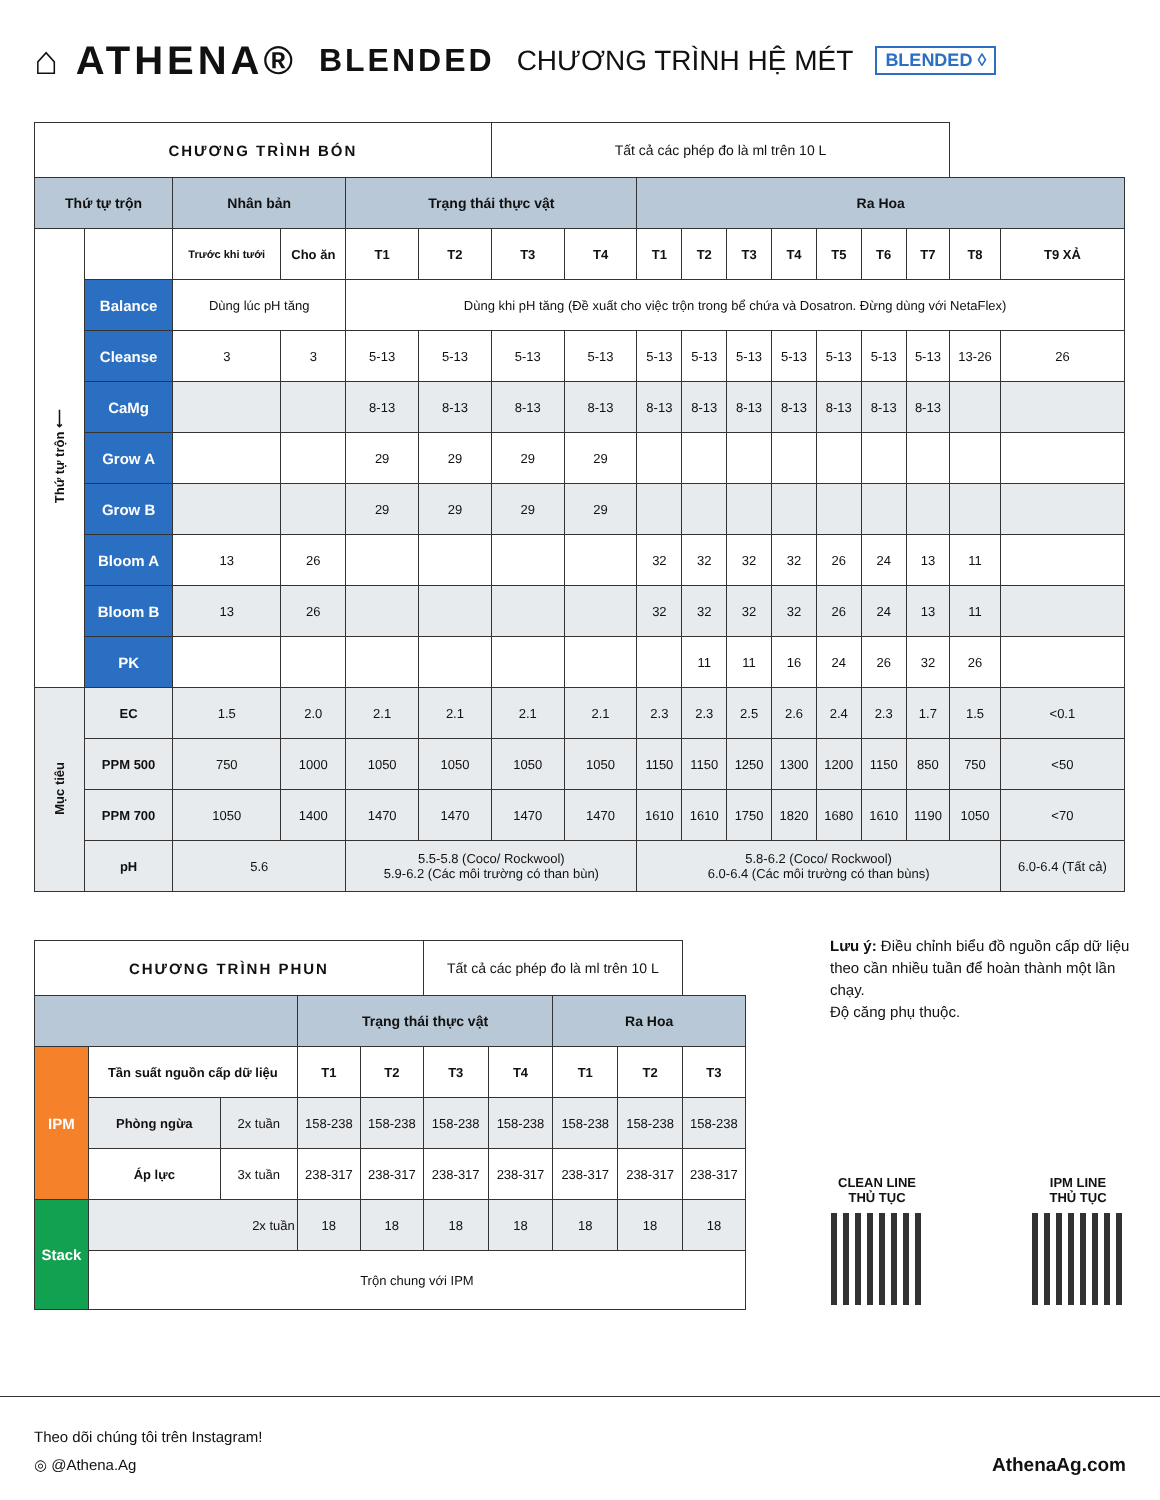⌂ ATHENA® BLENDED CHƯƠNG TRÌNH HỆ MÉT BLENDED ◊
| CHƯƠNG TRÌNH BÓN | | | | | | Tất cả các phép đo là ml trên 10 L | | | | | | | | | | |
| Thứ tự trộn | | Nhân bản | | Trạng thái thực vật | | | | Ra Hoa | | | | | | | | |
| Thứ tự trộn ⟵ | | Trước khi tưới | Cho ăn | T1 | T2 | T3 | T4 | T1 | T2 | T3 | T4 | T5 | T6 | T7 | T8 | T9 XẢ |
| | Balance | Dùng lúc pH tăng | | Dùng khi pH tăng (Đề xuất cho việc trộn trong bể chứa và Dosatron. Đừng dùng với NetaFlex) | | | | | | | | | | | | |
| | Cleanse | 3 | 3 | 5-13 | 5-13 | 5-13 | 5-13 | 5-13 | 5-13 | 5-13 | 5-13 | 5-13 | 5-13 | 5-13 | 13-26 | 26 |
| | CaMg | | | 8-13 | 8-13 | 8-13 | 8-13 | 8-13 | 8-13 | 8-13 | 8-13 | 8-13 | 8-13 | 8-13 | | |
| | Grow A | | | 29 | 29 | 29 | 29 | | | | | | | | | |
| | Grow B | | | 29 | 29 | 29 | 29 | | | | | | | | | |
| | Bloom A | 13 | 26 | | | | | 32 | 32 | 32 | 32 | 26 | 24 | 13 | 11 | |
| | Bloom B | 13 | 26 | | | | | 32 | 32 | 32 | 32 | 26 | 24 | 13 | 11 | |
| | PK | | | | | | | | 11 | 11 | 16 | 24 | 26 | 32 | 26 | |
| Mục tiêu | EC | 1.5 | 2.0 | 2.1 | 2.1 | 2.1 | 2.1 | 2.3 | 2.3 | 2.5 | 2.6 | 2.4 | 2.3 | 1.7 | 1.5 | <0.1 |
| | PPM 500 | 750 | 1000 | 1050 | 1050 | 1050 | 1050 | 1150 | 1150 | 1250 | 1300 | 1200 | 1150 | 850 | 750 | <50 |
| | PPM 700 | 1050 | 1400 | 1470 | 1470 | 1470 | 1470 | 1610 | 1610 | 1750 | 1820 | 1680 | 1610 | 1190 | 1050 | <70 |
| | pH | 5.6 | | 5.5-5.8 (Coco/ Rockwool) 5.9-6.2 (Các môi trường có than bùn) | | | | 5.8-6.2 (Coco/ Rockwool) 6.0-6.4 (Các môi trường có than bùns) | | | | | | | | 6.0-6.4 (Tất cả) |
| CHƯƠNG TRÌNH PHUN | | | | | Tất cả các phép đo là ml trên 10 L | | | | |
| | | | Trạng thái thực vật | | | | Ra Hoa | | |
| IPM | Tần suất nguồn cấp dữ liệu | | T1 | T2 | T3 | T4 | T1 | T2 | T3 |
| | Phòng ngừa | 2x tuần | 158-238 | 158-238 | 158-238 | 158-238 | 158-238 | 158-238 | 158-238 |
| | Áp lực | 3x tuần | 238-317 | 238-317 | 238-317 | 238-317 | 238-317 | 238-317 | 238-317 |
| Stack | 2x tuần | | 18 | 18 | 18 | 18 | 18 | 18 | 18 |
| | Trộn chung với IPM | | | | | | | | |
Lưu ý: Điều chỉnh biểu đồ nguồn cấp dữ liệu theo cần nhiều tuần để hoàn thành một lần chạy.
Độ căng phụ thuộc.
CLEAN LINE
THỦ TỤC
IPM LINE
THỦ TỤC
Theo dõi chúng tôi trên Instagram!
◎ @Athena.Ag
AthenaAg.com